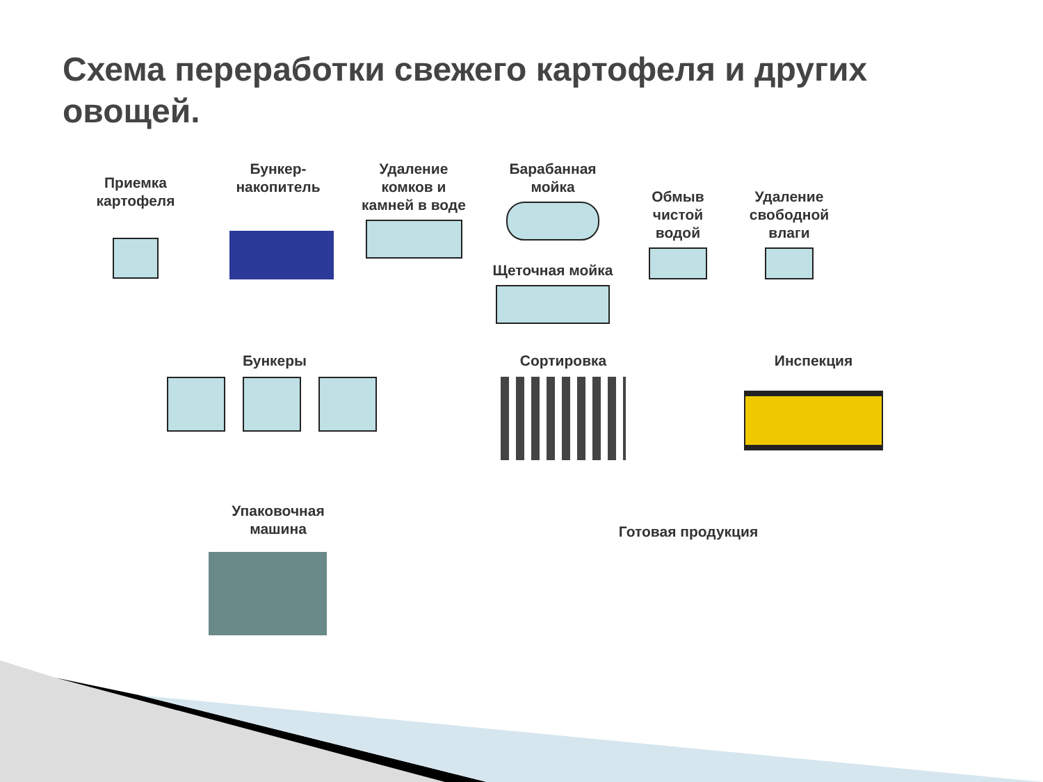Схема переработки свежего картофеля и других овощей.
Приемка картофеля
Бункер-накопитель Удаление комков и камней в воде
Барабанная мойка
Щеточная мойка
Обмыв чистой водой
Удаление свободной влаги
Бункеры Сортировка Инспекция
Упаковочная машина
Готовая продукция